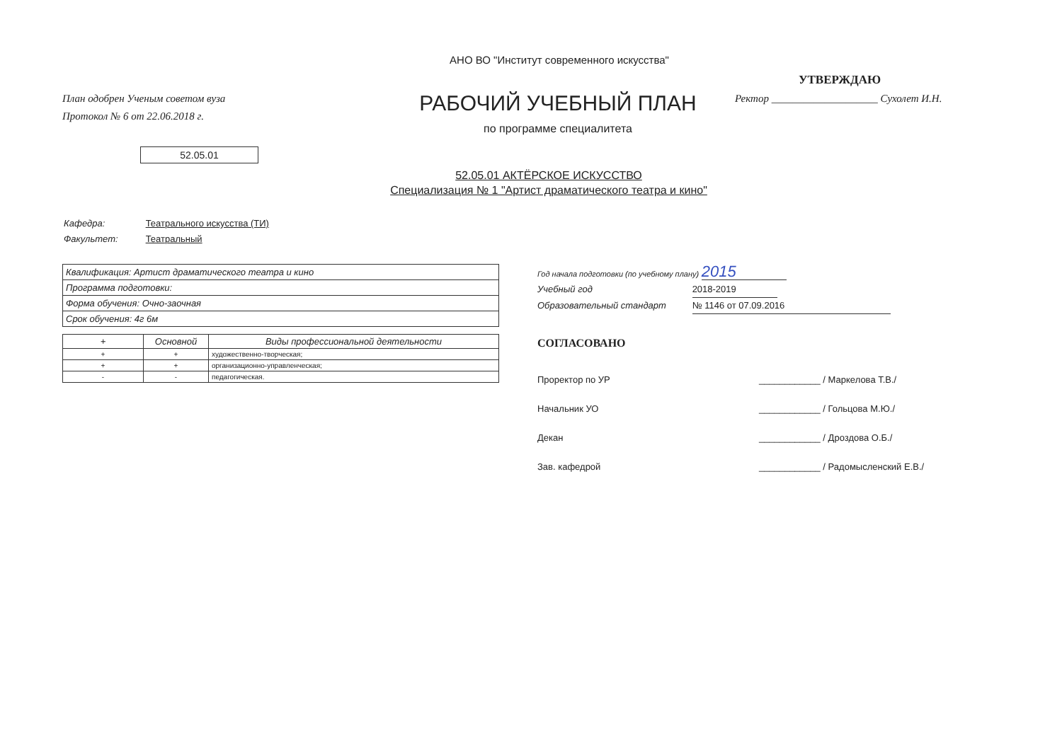АНО ВО "Институт современного искусства"
План одобрен Ученым советом вуза
Протокол № 6 от 22.06.2018 г.
РАБОЧИЙ УЧЕБНЫЙ ПЛАН
по программе специалитета
УТВЕРЖДАЮ
Ректор ____________________ Сухолет И.Н.
52.05.01
52.05.01 АКТЁРСКОЕ ИСКУССТВО
Специализация № 1 "Артист драматического театра и кино"
Кафедра: Театрального искусства (ТИ)
Факультет: Театральный
| Квалификация: Артист драматического театра и кино |
| Программа подготовки: |
| Форма обучения: Очно-заочная |
| Срок обучения: 4г 6м |
| + | Основной | Виды профессиональной деятельности |
| --- | --- | --- |
| + | + | художественно-творческая; |
| + | + | организационно-управленческая; |
| - | - | педагогическая. |
Год начала подготовки (по учебному плану) 2015
Учебный год 2018-2019
Образовательный стандарт № 1146 от 07.09.2016
СОГЛАСОВАНО
Проректор по УР ____________ / Маркелова Т.В./
Начальник УО ____________ / Гольцова М.Ю./
Декан ____________ / Дроздова О.Б./
Зав. кафедрой ____________ / Радомысленский Е.В./